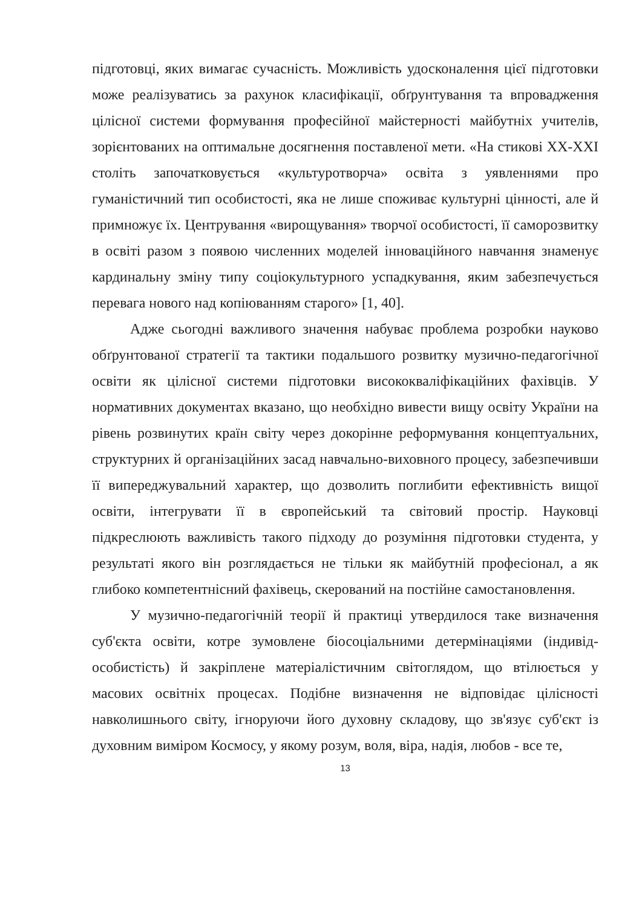підготовці, яких вимагає сучасність. Можливість удосконалення цієї підготовки може реалізуватись за рахунок класифікації, обґрунтування та впровадження цілісної системи формування професійної майстерності майбутніх учителів, зорієнтованих на оптимальне досягнення поставленої мети. «На стикові ХХ-ХХІ століть започатковується «культуротворча» освіта з уявленнями про гуманістичний тип особистості, яка не лише споживає культурні цінності, але й примножує їх. Центрування «вирощування» творчої особистості, її саморозвитку в освіті разом з появою численних моделей інноваційного навчання знаменує кардинальну зміну типу соціокультурного успадкування, яким забезпечується перевага нового над копіюванням старого» [1, 40].
Адже сьогодні важливого значення набуває проблема розробки науково обґрунтованої стратегії та тактики подальшого розвитку музично-педагогічної освіти як цілісної системи підготовки висококваліфікаційних фахівців. У нормативних документах вказано, що необхідно вивести вищу освіту України на рівень розвинутих країн світу через докорінне реформування концептуальних, структурних й організаційних засад навчально-виховного процесу, забезпечивши її випереджувальний характер, що дозволить поглибити ефективність вищої освіти, інтегрувати її в європейський та світовий простір. Науковці підкреслюють важливість такого підходу до розуміння підготовки студента, у результаті якого він розглядається не тільки як майбутній професіонал, а як глибоко компетентнісний фахівець, скерований на постійне самостановлення.
У музично-педагогічній теорії й практиці утвердилося таке визначення суб'єкта освіти, котре зумовлене біосоціальними детермінаціями (індивід-особистість) й закріплене матеріалістичним світоглядом, що втілюється у масових освітніх процесах. Подібне визначення не відповідає цілісності навколишнього світу, ігноруючи його духовну складову, що зв'язує суб'єкт із духовним виміром Космосу, у якому розум, воля, віра, надія, любов - все те,
13